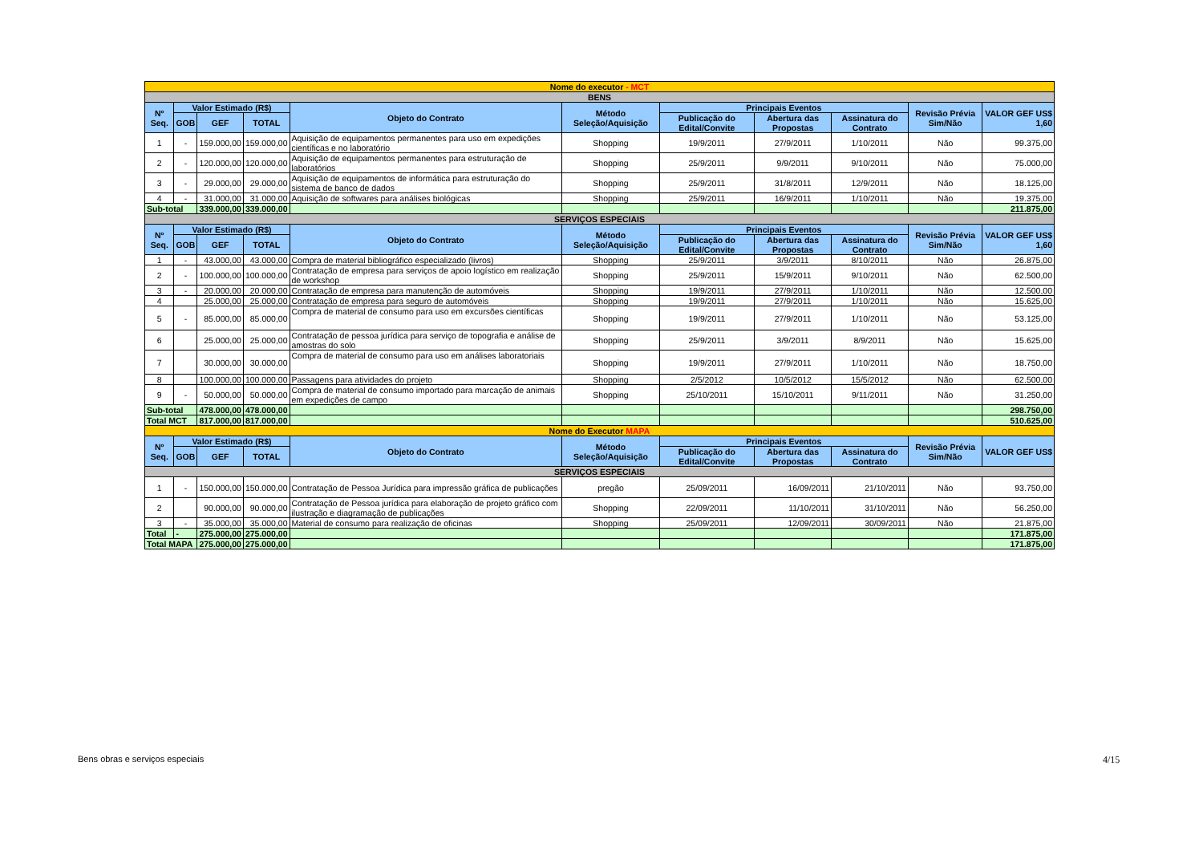| Nome do executor - MCT | | | | | | | | | | |
| BENS | | | | | | | | | | |
| Nº Seq. | Valor Estimado (R$) | | | Objeto do Contrato | Método Seleção/Aquisição | Principais Eventos | | | Revisão Prévia Sim/Não | VALOR GEF US$ 1,60 |
| | GOB | GEF | TOTAL | | | Publicação do Edital/Convite | Abertura das Propostas | Assinatura do Contrato | | |
| 1 | - | 159.000,00 | 159.000,00 | Aquisição de equipamentos permanentes para uso em expedições científicas e no laboratório | Shopping | 19/9/2011 | 27/9/2011 | 1/10/2011 | Não | 99.375,00 |
| 2 | - | 120.000,00 | 120.000,00 | Aquisição de equipamentos permanentes para estruturação de laboratórios | Shopping | 25/9/2011 | 9/9/2011 | 9/10/2011 | Não | 75.000,00 |
| 3 | - | 29.000,00 | 29.000,00 | Aquisição de equipamentos de informática para estruturação do sistema de banco de dados | Shopping | 25/9/2011 | 31/8/2011 | 12/9/2011 | Não | 18.125,00 |
| 4 | - | 31.000,00 | 31.000,00 | Aquisição de softwares para análises biológicas | Shopping | 25/9/2011 | 16/9/2011 | 1/10/2011 | Não | 19.375,00 |
| Sub-total | | 339.000,00 | 339.000,00 | | | | | | | 211.875,00 |
| SERVIÇOS ESPECIAIS | | | | | | | | | | |
| Nº Seq. | Valor Estimado (R$) | | | Objeto do Contrato | Método Seleção/Aquisição | Principais Eventos | | | Revisão Prévia Sim/Não | VALOR GEF US$ 1,60 |
| | GOB | GEF | TOTAL | | | Publicação do Edital/Convite | Abertura das Propostas | Assinatura do Contrato | | |
| 1 | - | 43.000,00 | 43.000,00 | Compra de material bibliográfico especializado (livros) | Shopping | 25/9/2011 | 3/9/2011 | 8/10/2011 | Não | 26.875,00 |
| 2 | - | 100.000,00 | 100.000,00 | Contratação de empresa para serviços de apoio logístico em realização de workshop | Shopping | 25/9/2011 | 15/9/2011 | 9/10/2011 | Não | 62.500,00 |
| 3 | - | 20.000,00 | 20.000,00 | Contratação de empresa para manutenção de automóveis | Shopping | 19/9/2011 | 27/9/2011 | 1/10/2011 | Não | 12.500,00 |
| 4 | | 25.000,00 | 25.000,00 | Contratação de empresa para seguro de automóveis | Shopping | 19/9/2011 | 27/9/2011 | 1/10/2011 | Não | 15.625,00 |
| 5 | - | 85.000,00 | 85.000,00 | Compra de material de consumo para uso em excursões científicas | Shopping | 19/9/2011 | 27/9/2011 | 1/10/2011 | Não | 53.125,00 |
| 6 | | 25.000,00 | 25.000,00 | Contratação de pessoa jurídica para serviço de topografia e análise de amostras do solo | Shopping | 25/9/2011 | 3/9/2011 | 8/9/2011 | Não | 15.625,00 |
| 7 | | 30.000,00 | 30.000,00 | Compra de material de consumo para uso em análises laboratoriais | Shopping | 19/9/2011 | 27/9/2011 | 1/10/2011 | Não | 18.750,00 |
| 8 | | 100.000,00 | 100.000,00 | Passagens para atividades do projeto | Shopping | 2/5/2012 | 10/5/2012 | 15/5/2012 | Não | 62.500,00 |
| 9 | - | 50.000,00 | 50.000,00 | Compra de material de consumo importado para marcação de animais em expedições de campo | Shopping | 25/10/2011 | 15/10/2011 | 9/11/2011 | Não | 31.250,00 |
| Sub-total | | 478.000,00 | 478.000,00 | | | | | | | 298.750,00 |
| Total MCT | | 817.000,00 | 817.000,00 | | | | | | | 510.625,00 |
| Nome do Executor MAPA | | | | | | | | | | |
| Nº Seq. | Valor Estimado (R$) | | | Objeto do Contrato | Método Seleção/Aquisição | Principais Eventos | | | Revisão Prévia Sim/Não | VALOR GEF US$ |
| | GOB | GEF | TOTAL | | | Publicação do Edital/Convite | Abertura das Propostas | Assinatura do Contrato | | |
| SERVIÇOS ESPECIAIS | | | | | | | | | | |
| 1 | - | 150.000,00 | 150.000,00 | Contratação de Pessoa Jurídica para impressão gráfica de publicações | pregão | 25/09/2011 | 16/09/2011 | 21/10/2011 | Não | 93.750,00 |
| 2 | | 90.000,00 | 90.000,00 | Contratação de Pessoa jurídica para elaboração de projeto gráfico com ilustração e diagramação de publicações | Shopping | 22/09/2011 | 11/10/2011 | 31/10/2011 | Não | 56.250,00 |
| 3 | - | 35.000,00 | 35.000,00 | Material de consumo para realização de oficinas | Shopping | 25/09/2011 | 12/09/2011 | 30/09/2011 | Não | 21.875,00 |
| Total | - | 275.000,00 | 275.000,00 | | | | | | | 171.875,00 |
| Total MAPA | | 275.000,00 | 275.000,00 | | | | | | | 171.875,00 |
Bens obras e serviços especiais
4/15